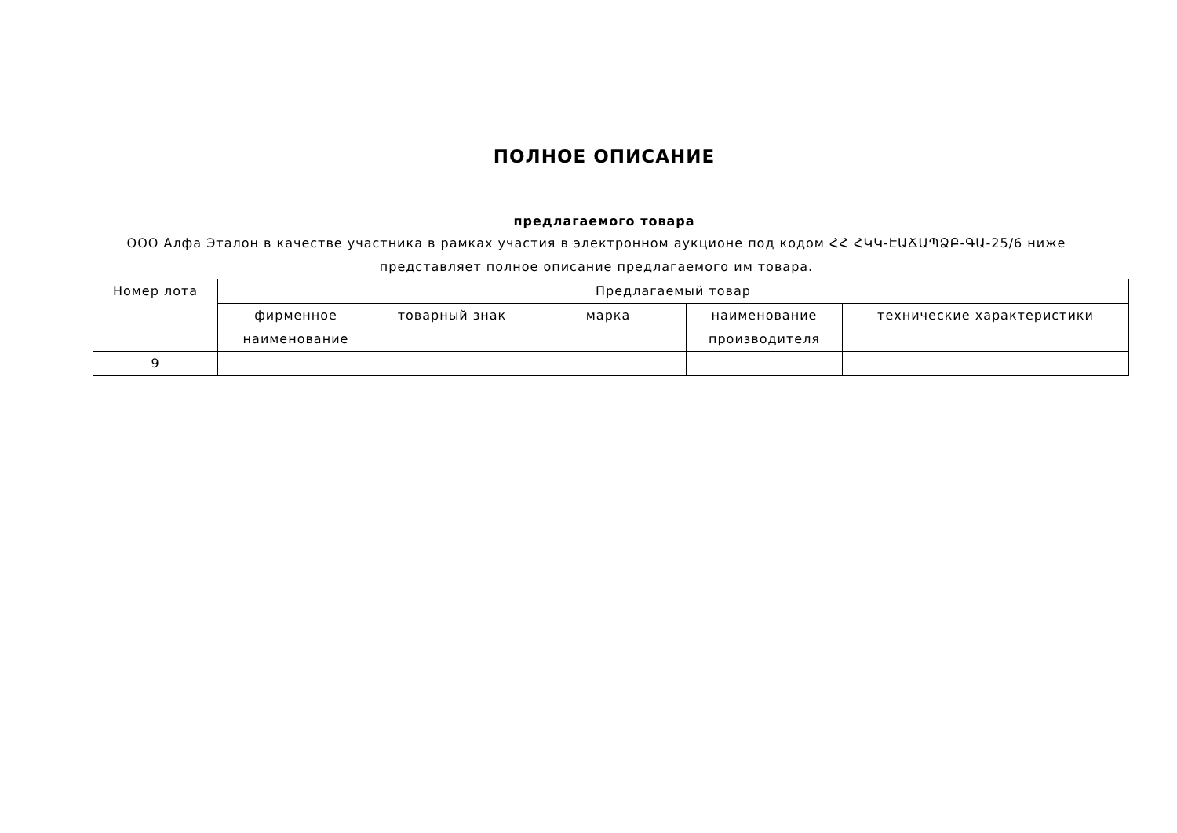ПОЛНОЕ ОПИСАНИЕ
предлагаемого товара
ООО Алфа Эталон в качестве участника в рамках участия в электронном аукционе под кодом ՀՀ ՀԿԿ-ԷԱՃԱՊՁԲ-ԳԱ-25/6 ниже представляет полное описание предлагаемого им товара.
| Номер лота | Предлагаемый товар | | | | |
| --- | --- | --- | --- | --- | --- |
| | фирменное наименование | товарный знак | марка | наименование производителя | технические характеристики |
| 9 | | | | | |